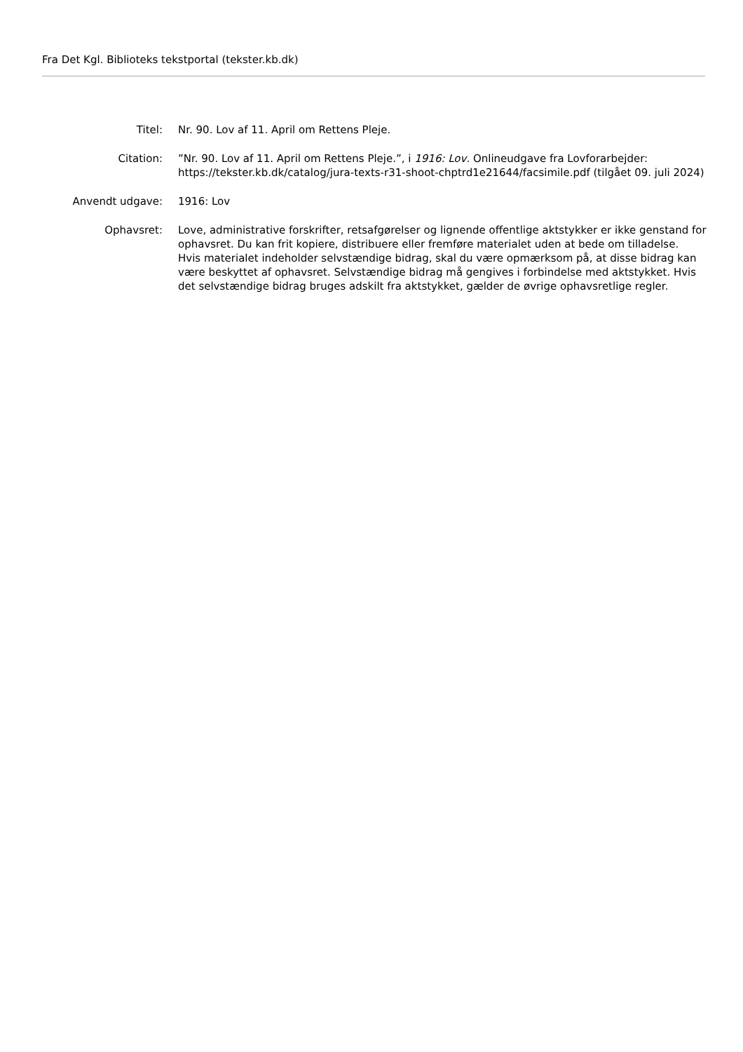Fra Det Kgl. Biblioteks tekstportal (tekster.kb.dk)
| Titel: | Nr. 90. Lov af 11. April om Rettens Pleje. |
| Citation: | ”Nr. 90. Lov af 11. April om Rettens Pleje.”, i 1916: Lov . Onlineudgave fra Lovforarbejder: https://tekster.kb.dk/catalog/jura-texts-r31-shoot-chptrd1e21644/facsimile.pdf (tilgået 09. juli 2024) |
| Anvendt udgave: | 1916: Lov |
| Ophavsret: | Love, administrative forskrifter, retsafgørelser og lignende offentlige aktstykker er ikke genstand for ophavsret. Du kan frit kopiere, distribuere eller fremføre materialet uden at bede om tilladelse. Hvis materialet indeholder selvstændige bidrag, skal du være opmærksom på, at disse bidrag kan være beskyttet af ophavsret. Selvstændige bidrag må gengives i forbindelse med aktstykket. Hvis det selvstændige bidrag bruges adskilt fra aktstykket, gælder de øvrige ophavsretlige regler. |